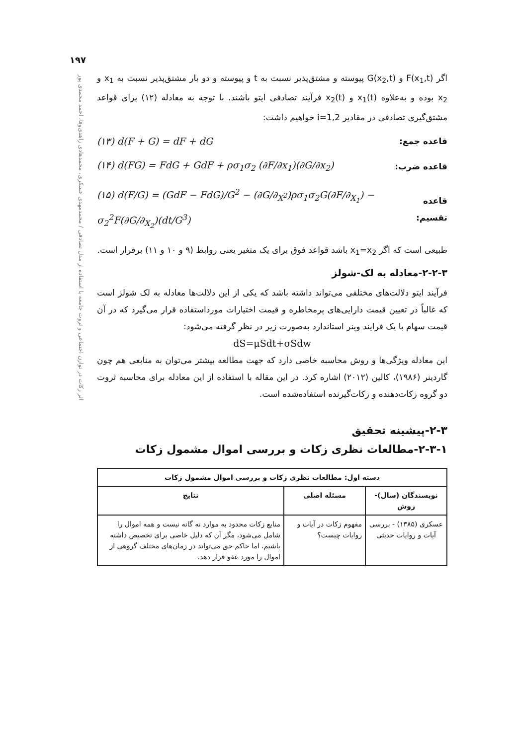۱۹۷
اثر زکات در توازن اجتماعی و ثروت جامعه با استفاده از مدل تصادفی / محمدمهدی عسکری، محمدهادی زاهدی‌وفا، احمد محمدی پور
اگر F(x<sub>1</sub>,t) و G(x<sub>2</sub>,t) پیوسته و مشتق‌پذیر نسبت به t و پیوسته و دو بار مشتق‌پذیر نسبت به x<sub>1</sub> و x<sub>2</sub> بوده و به‌علاوه x<sub>1</sub>(t) و x<sub>2</sub>(t) فرآیند تصادفی ایتو باشند. با توجه به معادله (۱۲) برای قواعد مشتق‌گیری تصادفی در مقادیر i=1,2 خواهیم داشت:
قاعده جمع: (۱۳) d(F + G) = dF + dG
قاعده ضرب: (۱۴) d(FG) = FdG + GdF + ρσ<sub>1</sub>σ<sub>2</sub> (∂F/∂x<sub>1</sub>)(∂G/∂x<sub>2</sub>)
قاعده تقسیم: (۱۵) d(F/G) = (GdF − FdG)/G<sup>2</sup> − (∂G/∂<sub>X<sup>2</sup></sub>)ρσ<sub>1</sub>σ<sub>2</sub>G(∂F/∂<sub>X<sub>1</sub></sub>) − σ<sub>2</sub><sup>2</sup>F(∂G/∂<sub>X<sub>2</sub></sub>)(dt/G<sup>3</sup>)
طبیعی است که اگر x<sub>1</sub>=x<sub>2</sub> باشد قواعد فوق برای یک متغیر یعنی روابط (۹ و ۱۰ و ۱۱) برقرار است.
۲-۲-۳-معادله به لک-شولز
فرآیند ایتو دلالت‌های مختلفی می‌تواند داشته باشد که یکی از این دلالت‌ها معادله به لک شولز است که غالباً در تعیین قیمت دارایی‌های پرمخاطره و قیمت اختیارات مورداستفاده قرار می‌گیرد که در آن قیمت سهام با یک فرایند وینر استاندارد به‌صورت زیر در نظر گرفته می‌شود:
dS=μSdt+σSdw
این معادله ویژگی‌ها و روش محاسبه خاصی دارد که جهت مطالعه بیشتر می‌توان به منابعی هم چون گاردینر (۱۹۸۶)، کالین (۲۰۱۲) اشاره کرد. در این مقاله با استفاده از این معادله برای محاسبه ثروت دو گروه زکات‌دهنده و زکات‌گیرنده استفاده‌شده است.
۲-۳-پیشینه تحقیق
۲-۳-۱-مطالعات نظری زکات و بررسی اموال مشمول زکات
| دسته اول: مطالعات نظری زکات و بررسی اموال مشمول زکات | | |
| --- | --- | --- |
| نویسندگان (سال)-روش | مسئله اصلی | نتایج |
| عسکری (۱۳۸۵) - بررسی آیات و روایات حدیثی | مفهوم زکات در آیات و روایات چیست؟ | منابع زکات محدود به موارد نه گانه نیست و همه اموال را شامل می‌شود، مگر آن که دلیل خاصی برای تخصیص داشته باشیم، اما حاکم حق می‌تواند در زمان‌های مختلف گروهی از اموال را مورد عفو قرار دهد. |